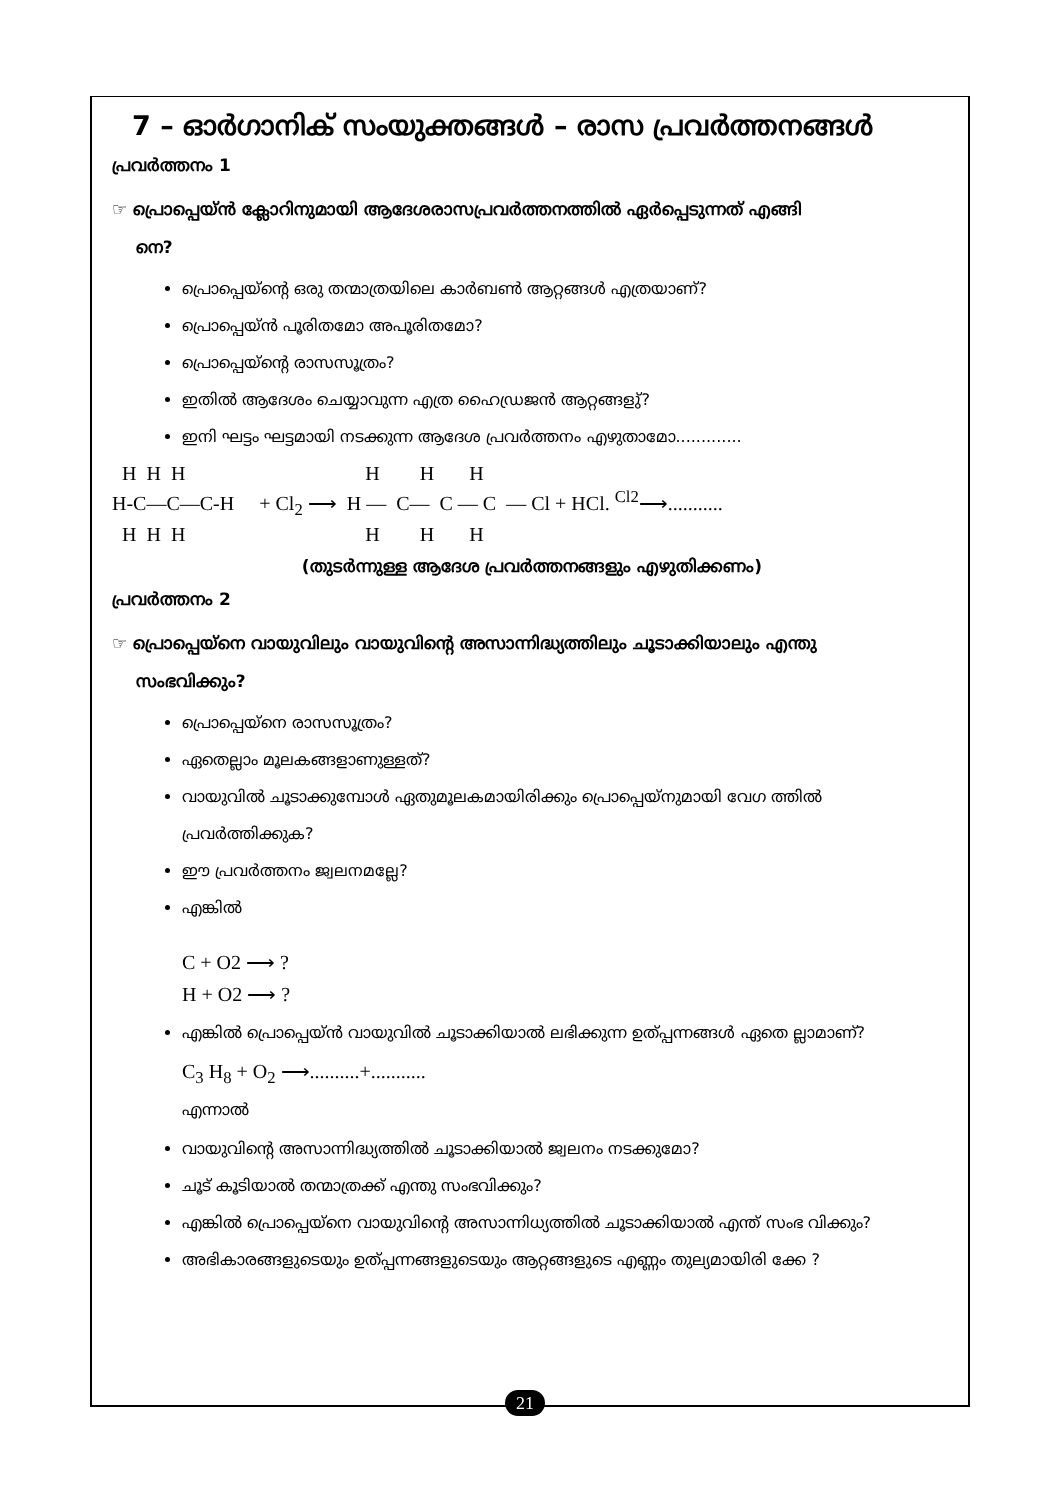7 – ഓർഗാനിക് സംയുക്തങ്ങൾ – രാസ പ്രവർത്തനങ്ങൾ
പ്രവർത്തനം 1
☞ പ്രൊപ്പെയ്ൻ ക്ലോറിനുമായി ആദേശരാസപ്രവർത്തനത്തിൽ ഏർപ്പെടുന്നത് എങ്ങി
നെ?
പ്രൊപ്പെയ്ന്റെ ഒരു തന്മാത്രയിലെ കാർബൺ ആറ്റങ്ങൾ എത്രയാണ്?
പ്രൊപ്പെയ്ൻ പൂരിതമോ അപൂരിതമോ?
പ്രൊപ്പെയ്ന്റെ രാസസൂത്രം?
ഇതിൽ ആദേശം ചെയ്യാവുന്ന എത്ര ഹൈഡ്രജൻ ആറ്റങ്ങളു്?
ഇനി ഘട്ടം ഘട്ടമായി നടക്കുന്ന ആദേശ പ്രവർത്തനം എഴുതാമോ.............
H H H H H H H-C—C—C-H + Cl<sub>2</sub> ⟶ H — C— C — C — Cl + HCl. <sup>Cl2</sup>⟶........... H H H H H H
(തുടർന്നുള്ള ആദേശ പ്രവർത്തനങ്ങളും എഴുതിക്കണം)
പ്രവർത്തനം 2
☞ പ്രൊപ്പെയ്നെ വായുവിലും വായുവിന്റെ അസാന്നിദ്ധ്യത്തിലും ചൂടാക്കിയാലും എന്തു
സംഭവിക്കും?
പ്രൊപ്പെയ്നെ രാസസൂത്രം?
ഏതെല്ലാം മൂലകങ്ങളാണുള്ളത്?
വായുവിൽ ചൂടാക്കുമ്പോൾ ഏതുമൂലകമായിരിക്കും പ്രൊപ്പെയ്നുമായി വേഗ ത്തിൽ പ്രവർത്തിക്കുക?
ഈ പ്രവർത്തനം ജ്വലനമല്ലേ?
എങ്കിൽ
C + O2 ⟶ ?
H + O2 ⟶ ?
എങ്കിൽ പ്രൊപ്പെയ്ൻ വായുവിൽ ചൂടാക്കിയാൽ ലഭിക്കുന്ന ഉത്പ്പന്നങ്ങൾ ഏതെ ല്ലാമാണ്?
C<sub>3</sub> H<sub>8</sub> + O<sub>2</sub> ⟶..........+...........
എന്നാൽ
വായുവിന്റെ അസാന്നിദ്ധ്യത്തിൽ ചൂടാക്കിയാൽ ജ്വലനം നടക്കുമോ?
ചൂട് കൂടിയാൽ തന്മാത്രക്ക് എന്തു സംഭവിക്കും?
എങ്കിൽ പ്രൊപ്പെയ്നെ വായുവിന്റെ അസാന്നിധ്യത്തിൽ ചൂടാക്കിയാൽ എന്ത് സംഭ വിക്കും?
അഭികാരങ്ങളുടെയും ഉത്പ്പന്നങ്ങളുടെയും ആറ്റങ്ങളുടെ എണ്ണം തുല്യമായിരി ക്കേ ?
21